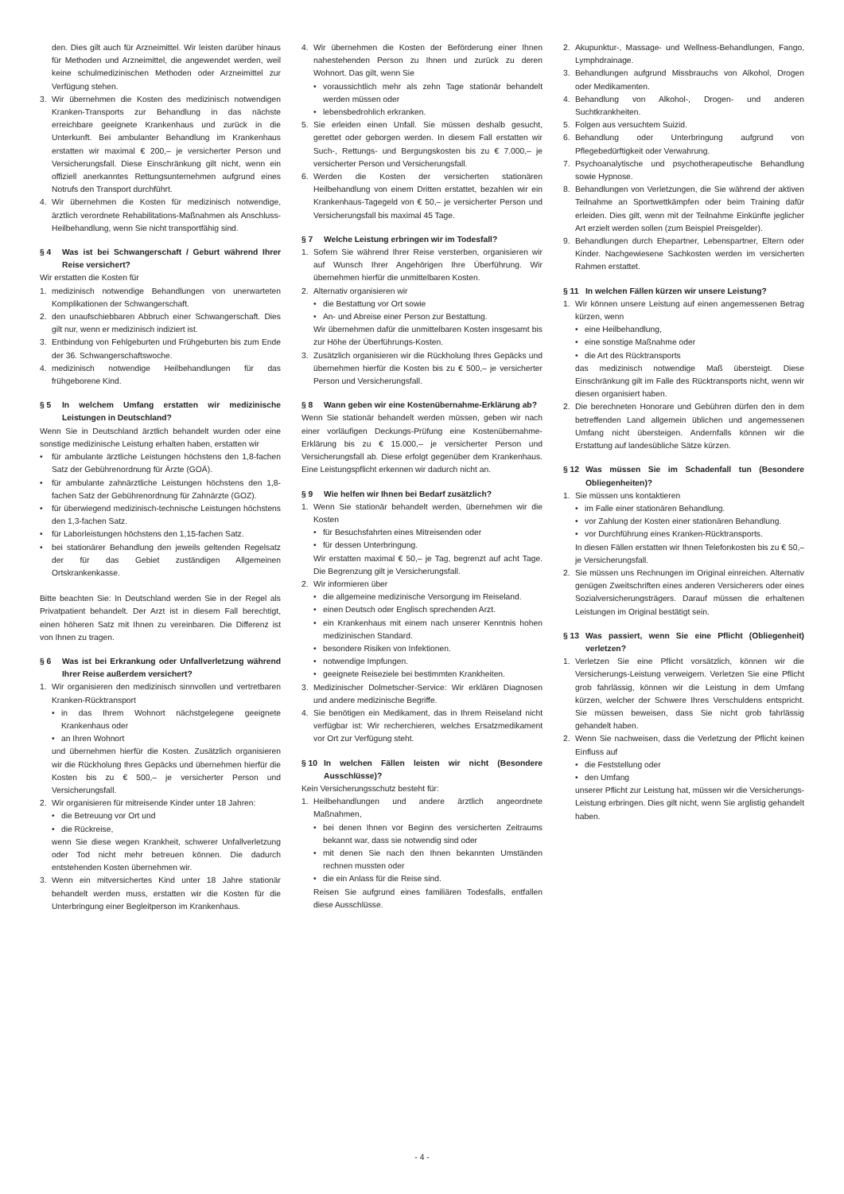den. Dies gilt auch für Arzneimittel. Wir leisten darüber hinaus für Methoden und Arzneimittel, die angewendet werden, weil keine schulmedizinischen Methoden oder Arzneimittel zur Verfügung stehen.
3. Wir übernehmen die Kosten des medizinisch notwendigen Kranken-Transports zur Behandlung in das nächste erreichbare geeignete Krankenhaus und zurück in die Unterkunft. Bei ambulanter Behandlung im Krankenhaus erstatten wir maximal € 200,– je versicherter Person und Versicherungsfall. Diese Einschränkung gilt nicht, wenn ein offiziell anerkanntes Rettungsunternehmen aufgrund eines Notrufs den Transport durchführt.
4. Wir übernehmen die Kosten für medizinisch notwendige, ärztlich verordnete Rehabilitations-Maßnahmen als Anschluss-Heilbehandlung, wenn Sie nicht transportfähig sind.
§ 4 Was ist bei Schwangerschaft / Geburt während Ihrer Reise versichert?
Wir erstatten die Kosten für
1. medizinisch notwendige Behandlungen von unerwarteten Komplikationen der Schwangerschaft.
2. den unaufschiebbaren Abbruch einer Schwangerschaft. Dies gilt nur, wenn er medizinisch indiziert ist.
3. Entbindung von Fehlgeburten und Frühgeburten bis zum Ende der 36. Schwangerschaftswoche.
4. medizinisch notwendige Heilbehandlungen für das frühgeborene Kind.
§ 5 In welchem Umfang erstatten wir medizinische Leistungen in Deutschland?
Wenn Sie in Deutschland ärztlich behandelt wurden oder eine sonstige medizinische Leistung erhalten haben, erstatten wir
• für ambulante ärztliche Leistungen höchstens den 1,8-fachen Satz der Gebührenordnung für Ärzte (GOÄ).
• für ambulante zahnärztliche Leistungen höchstens den 1,8-fachen Satz der Gebührenordnung für Zahnärzte (GOZ).
• für überwiegend medizinisch-technische Leistungen höchstens den 1,3-fachen Satz.
• für Laborleistungen höchstens den 1,15-fachen Satz.
• bei stationärer Behandlung den jeweils geltenden Regelsatz der für das Gebiet zuständigen Allgemeinen Ortskrankenkasse.
Bitte beachten Sie: In Deutschland werden Sie in der Regel als Privatpatient behandelt. Der Arzt ist in diesem Fall berechtigt, einen höheren Satz mit Ihnen zu vereinbaren. Die Differenz ist von Ihnen zu tragen.
§ 6 Was ist bei Erkrankung oder Unfallverletzung während Ihrer Reise außerdem versichert?
1. Wir organisieren den medizinisch sinnvollen und vertretbaren Kranken-Rücktransport
• in das Ihrem Wohnort nächstgelegene geeignete Krankenhaus oder
• an Ihren Wohnort
und übernehmen hierfür die Kosten. Zusätzlich organisieren wir die Rückholung Ihres Gepäcks und übernehmen hierfür die Kosten bis zu € 500,– je versicherter Person und Versicherungsfall.
2. Wir organisieren für mitreisende Kinder unter 18 Jahren:
• die Betreuung vor Ort und
• die Rückreise,
wenn Sie diese wegen Krankheit, schwerer Unfallverletzung oder Tod nicht mehr betreuen können. Die dadurch entstehenden Kosten übernehmen wir.
3. Wenn ein mitversichertes Kind unter 18 Jahre stationär behandelt werden muss, erstatten wir die Kosten für die Unterbringung einer Begleitperson im Krankenhaus.
4. Wir übernehmen die Kosten der Beförderung einer Ihnen nahestehenden Person zu Ihnen und zurück zu deren Wohnort. Das gilt, wenn Sie
• voraussichtlich mehr als zehn Tage stationär behandelt werden müssen oder
• lebensbedrohlich erkranken.
5. Sie erleiden einen Unfall. Sie müssen deshalb gesucht, gerettet oder geborgen werden. In diesem Fall erstatten wir Such-, Rettungs- und Bergungskosten bis zu € 7.000,– je versicherter Person und Versicherungsfall.
6. Werden die Kosten der versicherten stationären Heilbehandlung von einem Dritten erstattet, bezahlen wir ein Krankenhaus-Tagegeld von € 50,– je versicherter Person und Versicherungsfall bis maximal 45 Tage.
§ 7 Welche Leistung erbringen wir im Todesfall?
1. Sofern Sie während Ihrer Reise versterben, organisieren wir auf Wunsch Ihrer Angehörigen Ihre Überführung. Wir übernehmen hierfür die unmittelbaren Kosten.
2. Alternativ organisieren wir
• die Bestattung vor Ort sowie
• An- und Abreise einer Person zur Bestattung.
Wir übernehmen dafür die unmittelbaren Kosten insgesamt bis zur Höhe der Überführungs-Kosten.
3. Zusätzlich organisieren wir die Rückholung Ihres Gepäcks und übernehmen hierfür die Kosten bis zu € 500,– je versicherter Person und Versicherungsfall.
§ 8 Wann geben wir eine Kostenübernahme-Erklärung ab?
Wenn Sie stationär behandelt werden müssen, geben wir nach einer vorläufigen Deckungs-Prüfung eine Kostenübernahme-Erklärung bis zu € 15.000,– je versicherter Person und Versicherungsfall ab. Diese erfolgt gegenüber dem Krankenhaus. Eine Leistungspflicht erkennen wir dadurch nicht an.
§ 9 Wie helfen wir Ihnen bei Bedarf zusätzlich?
1. Wenn Sie stationär behandelt werden, übernehmen wir die Kosten
• für Besuchsfahrten eines Mitreisenden oder
• für dessen Unterbringung.
Wir erstatten maximal € 50,– je Tag, begrenzt auf acht Tage. Die Begrenzung gilt je Versicherungsfall.
2. Wir informieren über
• die allgemeine medizinische Versorgung im Reiseland.
• einen Deutsch oder Englisch sprechenden Arzt.
• ein Krankenhaus mit einem nach unserer Kenntnis hohen medizinischen Standard.
• besondere Risiken von Infektionen.
• notwendige Impfungen.
• geeignete Reiseziele bei bestimmten Krankheiten.
3. Medizinischer Dolmetscher-Service: Wir erklären Diagnosen und andere medizinische Begriffe.
4. Sie benötigen ein Medikament, das in Ihrem Reiseland nicht verfügbar ist: Wir recherchieren, welches Ersatzmedikament vor Ort zur Verfügung steht.
§ 10 In welchen Fällen leisten wir nicht (Besondere Ausschlüsse)?
Kein Versicherungsschutz besteht für:
1. Heilbehandlungen und andere ärztlich angeordnete Maßnahmen,
• bei denen Ihnen vor Beginn des versicherten Zeitraums bekannt war, dass sie notwendig sind oder
• mit denen Sie nach den Ihnen bekannten Umständen rechnen mussten oder
• die ein Anlass für die Reise sind.
Reisen Sie aufgrund eines familiären Todesfalls, entfallen diese Ausschlüsse.
2. Akupunktur-, Massage- und Wellness-Behandlungen, Fango, Lymphdrainage.
3. Behandlungen aufgrund Missbrauchs von Alkohol, Drogen oder Medikamenten.
4. Behandlung von Alkohol-, Drogen- und anderen Suchtkrankheiten.
5. Folgen aus versuchtem Suizid.
6. Behandlung oder Unterbringung aufgrund von Pflegebedürftigkeit oder Verwahrung.
7. Psychoanalytische und psychotherapeutische Behandlung sowie Hypnose.
8. Behandlungen von Verletzungen, die Sie während der aktiven Teilnahme an Sportwettkämpfen oder beim Training dafür erleiden. Dies gilt, wenn mit der Teilnahme Einkünfte jeglicher Art erzielt werden sollen (zum Beispiel Preisgelder).
9. Behandlungen durch Ehepartner, Lebenspartner, Eltern oder Kinder. Nachgewiesene Sachkosten werden im versicherten Rahmen erstattet.
§ 11 In welchen Fällen kürzen wir unsere Leistung?
1. Wir können unsere Leistung auf einen angemessenen Betrag kürzen, wenn
• eine Heilbehandlung,
• eine sonstige Maßnahme oder
• die Art des Rücktransports
das medizinisch notwendige Maß übersteigt. Diese Einschränkung gilt im Falle des Rücktransports nicht, wenn wir diesen organisiert haben.
2. Die berechneten Honorare und Gebühren dürfen den in dem betreffenden Land allgemein üblichen und angemessenen Umfang nicht übersteigen. Andernfalls können wir die Erstattung auf landesübliche Sätze kürzen.
§ 12 Was müssen Sie im Schadenfall tun (Besondere Obliegenheiten)?
1. Sie müssen uns kontaktieren
• im Falle einer stationären Behandlung.
• vor Zahlung der Kosten einer stationären Behandlung.
• vor Durchführung eines Kranken-Rücktransports.
In diesen Fällen erstatten wir Ihnen Telefonkosten bis zu € 50,– je Versicherungsfall.
2. Sie müssen uns Rechnungen im Original einreichen. Alternativ genügen Zweitschriften eines anderen Versicherers oder eines Sozialversicherungsträgers. Darauf müssen die erhaltenen Leistungen im Original bestätigt sein.
§ 13 Was passiert, wenn Sie eine Pflicht (Obliegenheit) verletzen?
1. Verletzen Sie eine Pflicht vorsätzlich, können wir die Versicherungs-Leistung verweigern. Verletzen Sie eine Pflicht grob fahrlässig, können wir die Leistung in dem Umfang kürzen, welcher der Schwere Ihres Verschuldens entspricht. Sie müssen beweisen, dass Sie nicht grob fahrlässig gehandelt haben.
2. Wenn Sie nachweisen, dass die Verletzung der Pflicht keinen Einfluss auf
• die Feststellung oder
• den Umfang
unserer Pflicht zur Leistung hat, müssen wir die Versicherungs-Leistung erbringen. Dies gilt nicht, wenn Sie arglistig gehandelt haben.
- 4 -